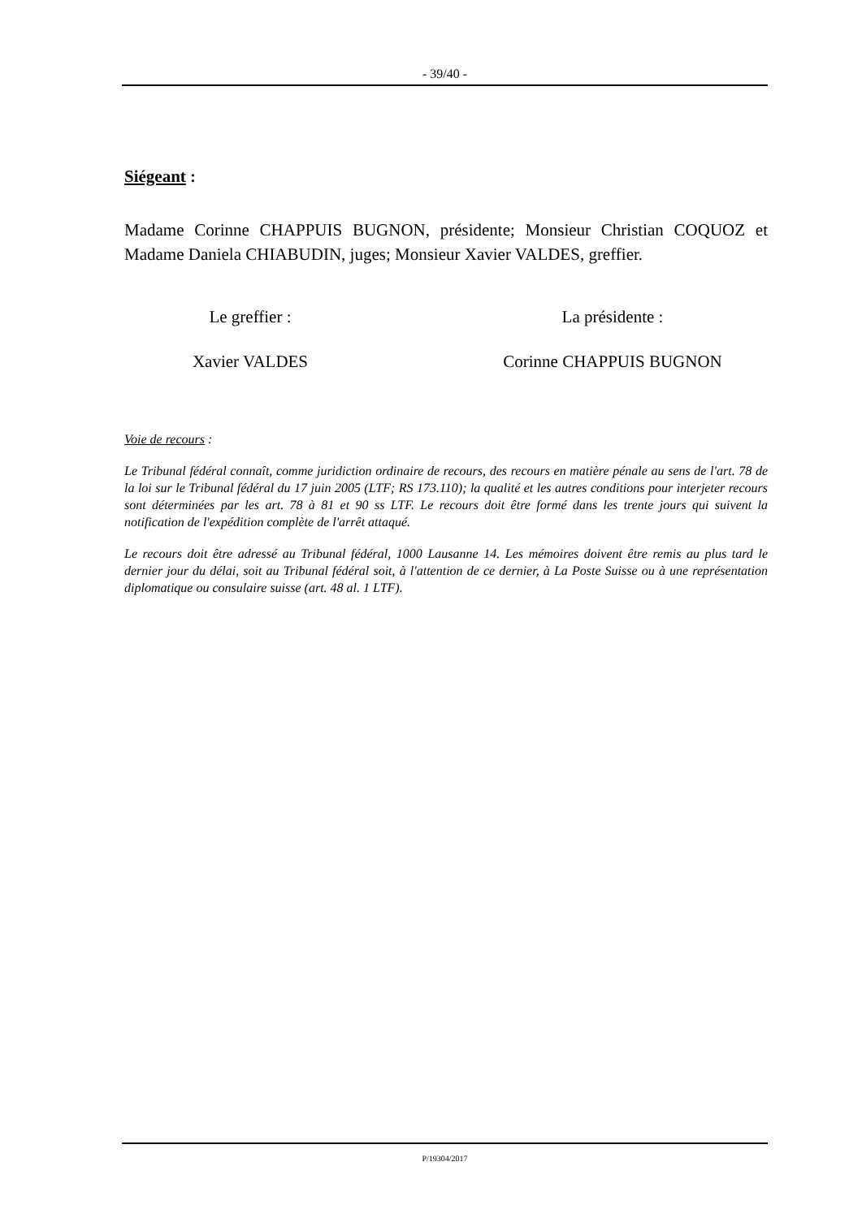- 39/40 -
Siégeant :
Madame Corinne CHAPPUIS BUGNON, présidente; Monsieur Christian COQUOZ et Madame Daniela CHIABUDIN, juges; Monsieur Xavier VALDES, greffier.
Le greffier :
Xavier VALDES
La présidente :
Corinne CHAPPUIS BUGNON
Voie de recours :
Le Tribunal fédéral connaît, comme juridiction ordinaire de recours, des recours en matière pénale au sens de l'art. 78 de la loi sur le Tribunal fédéral du 17 juin 2005 (LTF; RS 173.110); la qualité et les autres conditions pour interjeter recours sont déterminées par les art. 78 à 81 et 90 ss LTF. Le recours doit être formé dans les trente jours qui suivent la notification de l'expédition complète de l'arrêt attaqué.
Le recours doit être adressé au Tribunal fédéral, 1000 Lausanne 14. Les mémoires doivent être remis au plus tard le dernier jour du délai, soit au Tribunal fédéral soit, à l'attention de ce dernier, à La Poste Suisse ou à une représentation diplomatique ou consulaire suisse (art. 48 al. 1 LTF).
P/19304/2017